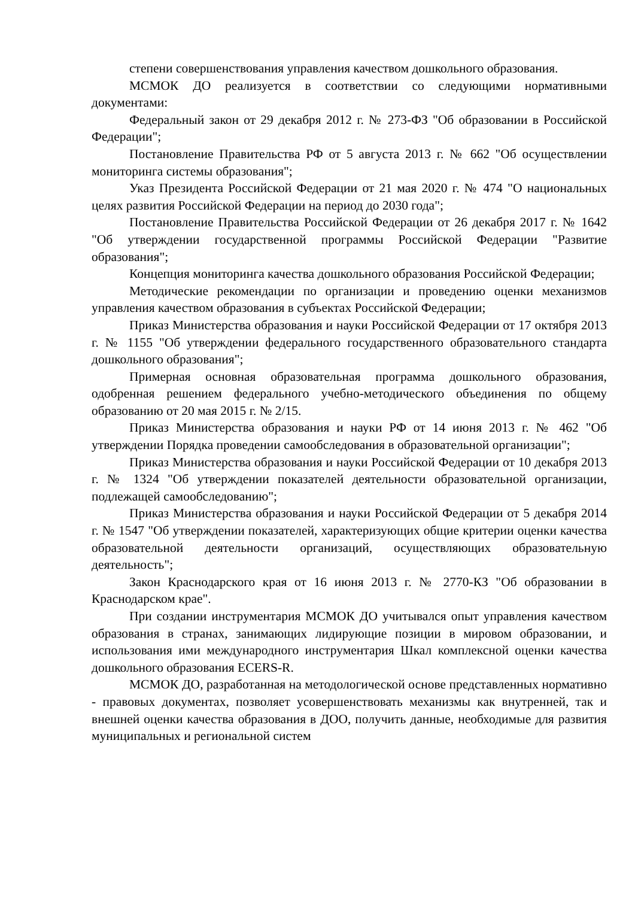степени совершенствования управления качеством дошкольного образования.
МСМОК ДО реализуется в соответствии со следующими нормативными документами:
Федеральный закон от 29 декабря 2012 г. № 273-ФЗ "Об образовании в Российской Федерации";
Постановление Правительства РФ от 5 августа 2013 г. № 662 "Об осуществлении мониторинга системы образования";
Указ Президента Российской Федерации от 21 мая 2020 г. № 474 "О национальных целях развития Российской Федерации на период до 2030 года";
Постановление Правительства Российской Федерации от 26 декабря 2017 г. № 1642 "Об утверждении государственной программы Российской Федерации "Развитие образования";
Концепция мониторинга качества дошкольного образования Российской Федерации;
Методические рекомендации по организации и проведению оценки механизмов управления качеством образования в субъектах Российской Федерации;
Приказ Министерства образования и науки Российской Федерации от 17 октября 2013 г. № 1155 "Об утверждении федерального государственного образовательного стандарта дошкольного образования";
Примерная основная образовательная программа дошкольного образования, одобренная решением федерального учебно-методического объединения по общему образованию от 20 мая 2015 г. № 2/15.
Приказ Министерства образования и науки РФ от 14 июня 2013 г. № 462 "Об утверждении Порядка проведении самообследования в образовательной организации";
Приказ Министерства образования и науки Российской Федерации от 10 декабря 2013 г. № 1324 "Об утверждении показателей деятельности образовательной организации, подлежащей самообследованию";
Приказ Министерства образования и науки Российской Федерации от 5 декабря 2014 г. № 1547 "Об утверждении показателей, характеризующих общие критерии оценки качества образовательной деятельности организаций, осуществляющих образовательную деятельность";
Закон Краснодарского края от 16 июня 2013 г. № 2770-КЗ "Об образовании в Краснодарском крае".
При создании инструментария МСМОК ДО учитывался опыт управления качеством образования в странах, занимающих лидирующие позиции в мировом образовании, и использования ими международного инструментария Шкал комплексной оценки качества дошкольного образования ECERS-R.
МСМОК ДО, разработанная на методологической основе представленных нормативно - правовых документах, позволяет усовершенствовать механизмы как внутренней, так и внешней оценки качества образования в ДОО, получить данные, необходимые для развития муниципальных и региональной систем